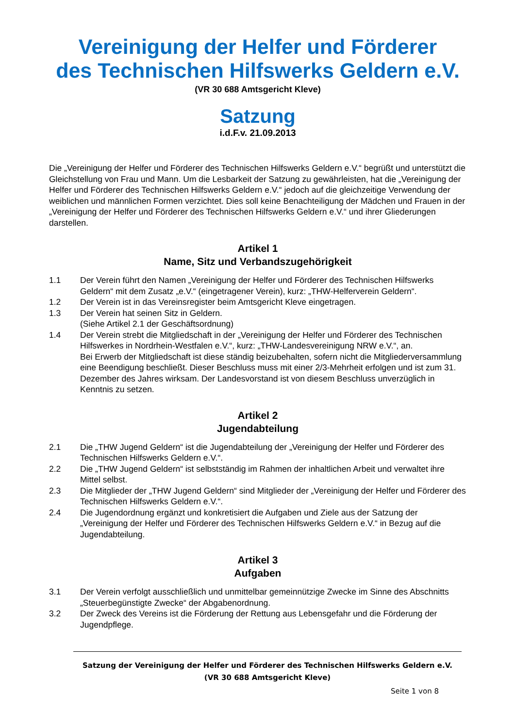Vereinigung der Helfer und Förderer
des Technischen Hilfswerks Geldern e.V.
(VR 30 688 Amtsgericht Kleve)
Satzung
i.d.F.v. 21.09.2013
Die „Vereinigung der Helfer und Förderer des Technischen Hilfswerks Geldern e.V.“ begrüßt und unterstützt die Gleichstellung von Frau und Mann. Um die Lesbarkeit der Satzung zu gewährleisten, hat die „Vereinigung der Helfer und Förderer des Technischen Hilfswerks Geldern e.V.“ jedoch auf die gleichzeitige Verwendung der weiblichen und männlichen Formen verzichtet. Dies soll keine Benachteiligung der Mädchen und Frauen in der „Vereinigung der Helfer und Förderer des Technischen Hilfswerks Geldern e.V.“ und ihrer Gliederungen darstellen.
Artikel 1
Name, Sitz und Verbandszugehörigkeit
1.1 Der Verein führt den Namen „Vereinigung der Helfer und Förderer des Technischen Hilfswerks Geldern“ mit dem Zusatz „e.V.“ (eingetragener Verein), kurz: „THW-Helferverein Geldern“.
1.2 Der Verein ist in das Vereinsregister beim Amtsgericht Kleve eingetragen.
1.3 Der Verein hat seinen Sitz in Geldern.
(Siehe Artikel 2.1 der Geschäftsordnung)
1.4 Der Verein strebt die Mitgliedschaft in der „Vereinigung der Helfer und Förderer des Technischen Hilfswerkes in Nordrhein-Westfalen e.V.“, kurz: „THW-Landesvereinigung NRW e.V.“, an.
Bei Erwerb der Mitgliedschaft ist diese ständig beizubehalten, sofern nicht die Mitgliederversammlung eine Beendigung beschließt. Dieser Beschluss muss mit einer 2/3-Mehrheit erfolgen und ist zum 31. Dezember des Jahres wirksam. Der Landesvorstand ist von diesem Beschluss unverzüglich in Kenntnis zu setzen.
Artikel 2
Jugendabteilung
2.1 Die „THW Jugend Geldern“ ist die Jugendabteilung der „Vereinigung der Helfer und Förderer des Technischen Hilfswerks Geldern e.V.“.
2.2 Die „THW Jugend Geldern“ ist selbstständig im Rahmen der inhaltlichen Arbeit und verwaltet ihre Mittel selbst.
2.3 Die Mitglieder der „THW Jugend Geldern“ sind Mitglieder der „Vereinigung der Helfer und Förderer des Technischen Hilfswerks Geldern e.V.“.
2.4 Die Jugendordnung ergänzt und konkretisiert die Aufgaben und Ziele aus der Satzung der „Vereinigung der Helfer und Förderer des Technischen Hilfswerks Geldern e.V.“ in Bezug auf die Jugendabteilung.
Artikel 3
Aufgaben
3.1 Der Verein verfolgt ausschließlich und unmittelbar gemeinnützige Zwecke im Sinne des Abschnitts „Steuerbegünstigte Zwecke“ der Abgabenordnung.
3.2 Der Zweck des Vereins ist die Förderung der Rettung aus Lebensgefahr und die Förderung der Jugendpflege.
Satzung der Vereinigung der Helfer und Förderer des Technischen Hilfswerks Geldern e.V.
(VR 30 688 Amtsgericht Kleve)
Seite 1 von 8